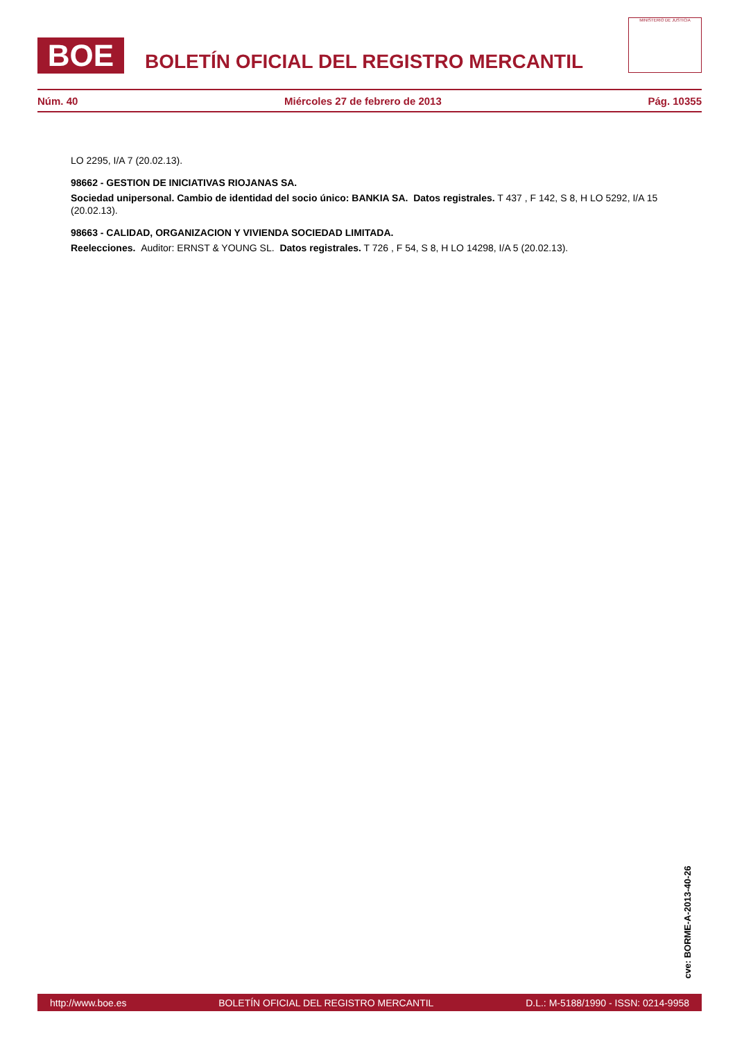BOE
BOLETÍN OFICIAL DEL REGISTRO MERCANTIL
MINISTERIO DE JUSTICIA
Núm. 40 Miércoles 27 de febrero de 2013 Pág. 10355
LO 2295, I/A 7 (20.02.13).
98662 - GESTION DE INICIATIVAS RIOJANAS SA.
Sociedad unipersonal. Cambio de identidad del socio único: BANKIA SA. Datos registrales. T 437 , F 142, S 8, H LO 5292, I/A 15 (20.02.13).
98663 - CALIDAD, ORGANIZACION Y VIVIENDA SOCIEDAD LIMITADA.
Reelecciones. Auditor: ERNST & YOUNG SL. Datos registrales. T 726 , F 54, S 8, H LO 14298, I/A 5 (20.02.13).
cve: BORME-A-2013-40-26
http://www.boe.es BOLETÍN OFICIAL DEL REGISTRO MERCANTIL D.L.: M-5188/1990 - ISSN: 0214-9958